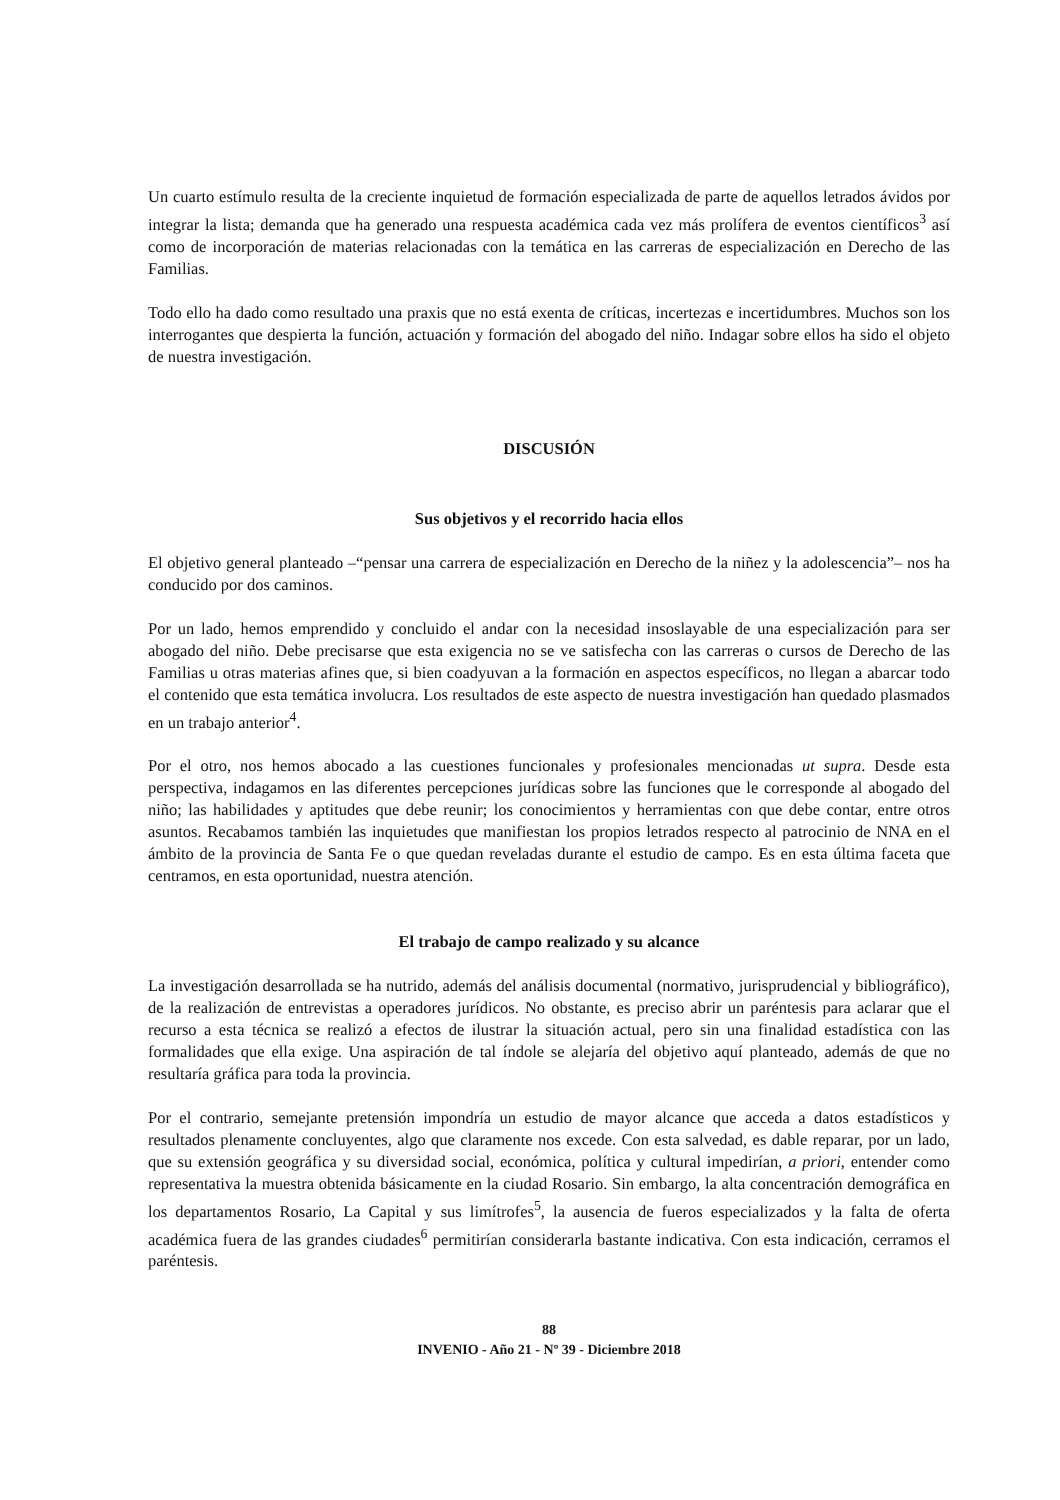Un cuarto estímulo resulta de la creciente inquietud de formación especializada de parte de aquellos letrados ávidos por integrar la lista; demanda que ha generado una respuesta académica cada vez más prolífera de eventos científicos<sup>3</sup> así como de incorporación de materias relacionadas con la temática en las carreras de especialización en Derecho de las Familias.
Todo ello ha dado como resultado una praxis que no está exenta de críticas, incertezas e incertidumbres. Muchos son los interrogantes que despierta la función, actuación y formación del abogado del niño. Indagar sobre ellos ha sido el objeto de nuestra investigación.
DISCUSIÓN
Sus objetivos y el recorrido hacia ellos
El objetivo general planteado –“pensar una carrera de especialización en Derecho de la niñez y la adolescencia”– nos ha conducido por dos caminos.
Por un lado, hemos emprendido y concluido el andar con la necesidad insoslayable de una especialización para ser abogado del niño. Debe precisarse que esta exigencia no se ve satisfecha con las carreras o cursos de Derecho de las Familias u otras materias afines que, si bien coadyuvan a la formación en aspectos específicos, no llegan a abarcar todo el contenido que esta temática involucra. Los resultados de este aspecto de nuestra investigación han quedado plasmados en un trabajo anterior<sup>4</sup>.
Por el otro, nos hemos abocado a las cuestiones funcionales y profesionales mencionadas ut supra. Desde esta perspectiva, indagamos en las diferentes percepciones jurídicas sobre las funciones que le corresponde al abogado del niño; las habilidades y aptitudes que debe reunir; los conocimientos y herramientas con que debe contar, entre otros asuntos. Recabamos también las inquietudes que manifiestan los propios letrados respecto al patrocinio de NNA en el ámbito de la provincia de Santa Fe o que quedan reveladas durante el estudio de campo. Es en esta última faceta que centramos, en esta oportunidad, nuestra atención.
El trabajo de campo realizado y su alcance
La investigación desarrollada se ha nutrido, además del análisis documental (normativo, jurisprudencial y bibliográfico), de la realización de entrevistas a operadores jurídicos. No obstante, es preciso abrir un paréntesis para aclarar que el recurso a esta técnica se realizó a efectos de ilustrar la situación actual, pero sin una finalidad estadística con las formalidades que ella exige. Una aspiración de tal índole se alejaría del objetivo aquí planteado, además de que no resultaría gráfica para toda la provincia.
Por el contrario, semejante pretensión impondría un estudio de mayor alcance que acceda a datos estadísticos y resultados plenamente concluyentes, algo que claramente nos excede. Con esta salvedad, es dable reparar, por un lado, que su extensión geográfica y su diversidad social, económica, política y cultural impedirían, a priori, entender como representativa la muestra obtenida básicamente en la ciudad Rosario. Sin embargo, la alta concentración demográfica en los departamentos Rosario, La Capital y sus limítrofes<sup>5</sup>, la ausencia de fueros especializados y la falta de oferta académica fuera de las grandes ciudades<sup>6</sup> permitirían considerarla bastante indicativa. Con esta indicación, cerramos el paréntesis.
88
INVENIO - Año 21 - Nº 39 - Diciembre 2018